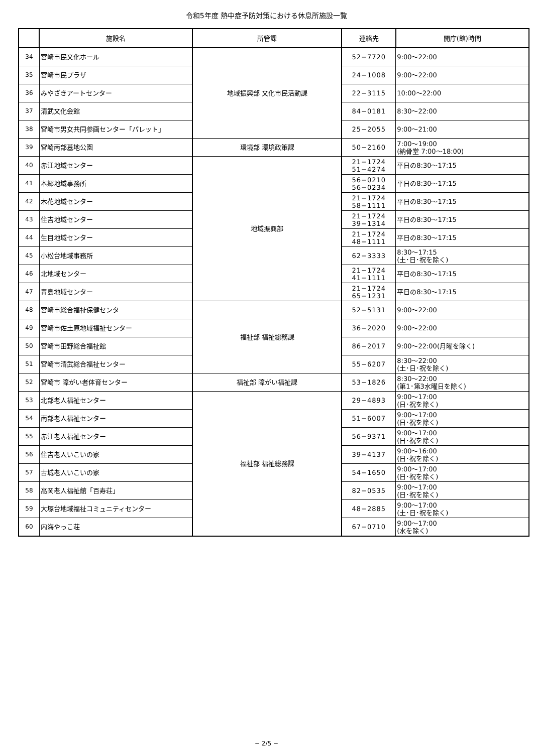令和5年度 熱中症予防対策における休息所施設一覧
| | 施設名 | 所管課 | 連絡先 | 開庁(館)時間 |
| --- | --- | --- | --- | --- |
| 34 | 宮崎市民文化ホール | 地域振興部 文化市民活動課 | 52−7720 | 9:00〜22:00 |
| 35 | 宮崎市民プラザ | | 24−1008 | 9:00〜22:00 |
| 36 | みやざきアートセンター | | 22−3115 | 10:00〜22:00 |
| 37 | 清武文化会館 | | 84−0181 | 8:30〜22:00 |
| 38 | 宮崎市男女共同参画センター「パレット」 | | 25−2055 | 9:00〜21:00 |
| 39 | 宮崎南部墓地公園 | 環境部 環境政策課 | 50−2160 | 7:00〜19:00 (納骨堂 7:00〜18:00) |
| 40 | 赤江地域センター | 地域振興部 | 21−1724 51−4274 | 平日の8:30〜17:15 |
| 41 | 本郷地域事務所 | | 56−0210 56−0234 | 平日の8:30〜17:15 |
| 42 | 木花地域センター | | 21−1724 58−1111 | 平日の8:30〜17:15 |
| 43 | 住吉地域センター | | 21−1724 39−1314 | 平日の8:30〜17:15 |
| 44 | 生目地域センター | | 21−1724 48−1111 | 平日の8:30〜17:15 |
| 45 | 小松台地域事務所 | | 62−3333 | 8:30〜17:15 (土･日･祝を除く) |
| 46 | 北地域センター | | 21−1724 41−1111 | 平日の8:30〜17:15 |
| 47 | 青島地域センター | | 21−1724 65−1231 | 平日の8:30〜17:15 |
| 48 | 宮崎市総合福祉保健センタ | 福祉部 福祉総務課 | 52−5131 | 9:00〜22:00 |
| 49 | 宮崎市佐土原地域福祉センター | | 36−2020 | 9:00〜22:00 |
| 50 | 宮崎市田野総合福祉館 | | 86−2017 | 9:00〜22:00(月曜を除く) |
| 51 | 宮崎市清武総合福祉センター | | 55−6207 | 8:30〜22:00 (土･日･祝を除く) |
| 52 | 宮崎市 障がい者体育センター | 福祉部 障がい福祉課 | 53−1826 | 8:30〜22:00 (第1･第3水曜日を除く) |
| 53 | 北部老人福祉センター | 福祉部 福祉総務課 | 29−4893 | 9:00〜17:00 (日･祝を除く) |
| 54 | 南部老人福祉センター | | 51−6007 | 9:00〜17:00 (日･祝を除く) |
| 55 | 赤江老人福祉センター | | 56−9371 | 9:00〜17:00 (日･祝を除く) |
| 56 | 住吉老人いこいの家 | | 39−4137 | 9:00〜16:00 (日･祝を除く) |
| 57 | 古城老人いこいの家 | | 54−1650 | 9:00〜17:00 (日･祝を除く) |
| 58 | 高岡老人福祉館「百寿荘」 | | 82−0535 | 9:00〜17:00 (日･祝を除く) |
| 59 | 大塚台地域福祉コミュニティセンター | | 48−2885 | 9:00〜17:00 (土･日･祝を除く) |
| 60 | 内海やっこ荘 | | 67−0710 | 9:00〜17:00 (水を除く) |
− 2/5 −